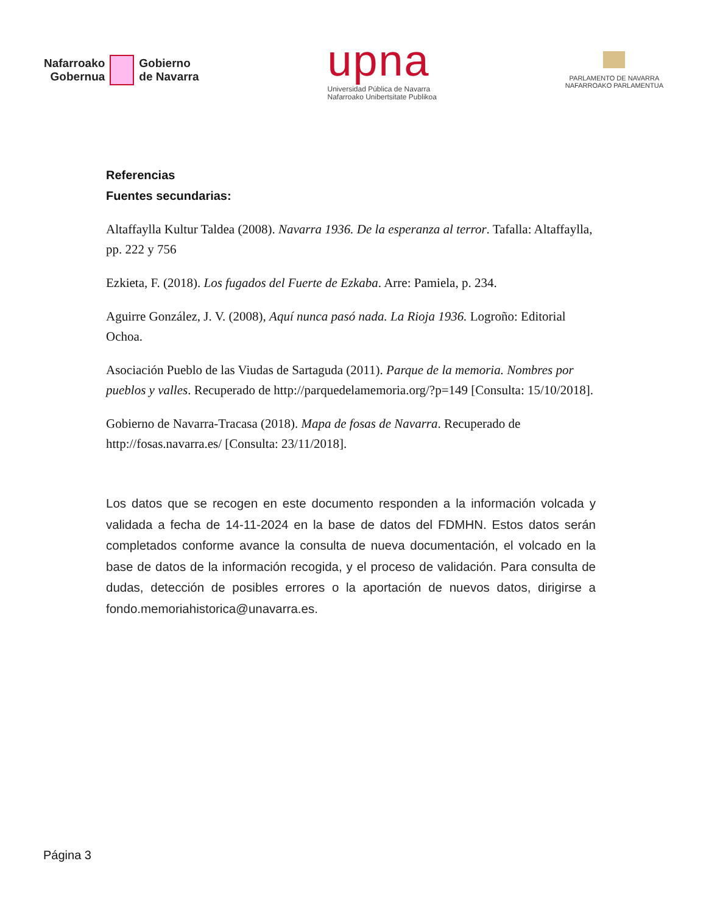Nafarroako
Gobernua
Gobierno
de Navarra
upna
Universidad Pública de Navarra
Nafarroako Unibertsitate Publikoa
PARLAMENTO DE NAVARRA
NAFARROAKO PARLAMENTUA
Referencias
Fuentes secundarias:
Altaffaylla Kultur Taldea (2008). Navarra 1936. De la esperanza al terror. Tafalla: Altaffaylla, pp. 222 y 756
Ezkieta, F. (2018). Los fugados del Fuerte de Ezkaba. Arre: Pamiela, p. 234.
Aguirre González, J. V. (2008), Aquí nunca pasó nada. La Rioja 1936. Logroño: Editorial Ochoa.
Asociación Pueblo de las Viudas de Sartaguda (2011). Parque de la memoria. Nombres por pueblos y valles. Recuperado de http://parquedelamemoria.org/?p=149 [Consulta: 15/10/2018].
Gobierno de Navarra-Tracasa (2018). Mapa de fosas de Navarra. Recuperado de http://fosas.navarra.es/ [Consulta: 23/11/2018].
Los datos que se recogen en este documento responden a la información volcada y validada a fecha de 14-11-2024 en la base de datos del FDMHN. Estos datos serán completados conforme avance la consulta de nueva documentación, el volcado en la base de datos de la información recogida, y el proceso de validación. Para consulta de dudas, detección de posibles errores o la aportación de nuevos datos, dirigirse a fondo.memoriahistorica@unavarra.es.
Página 3